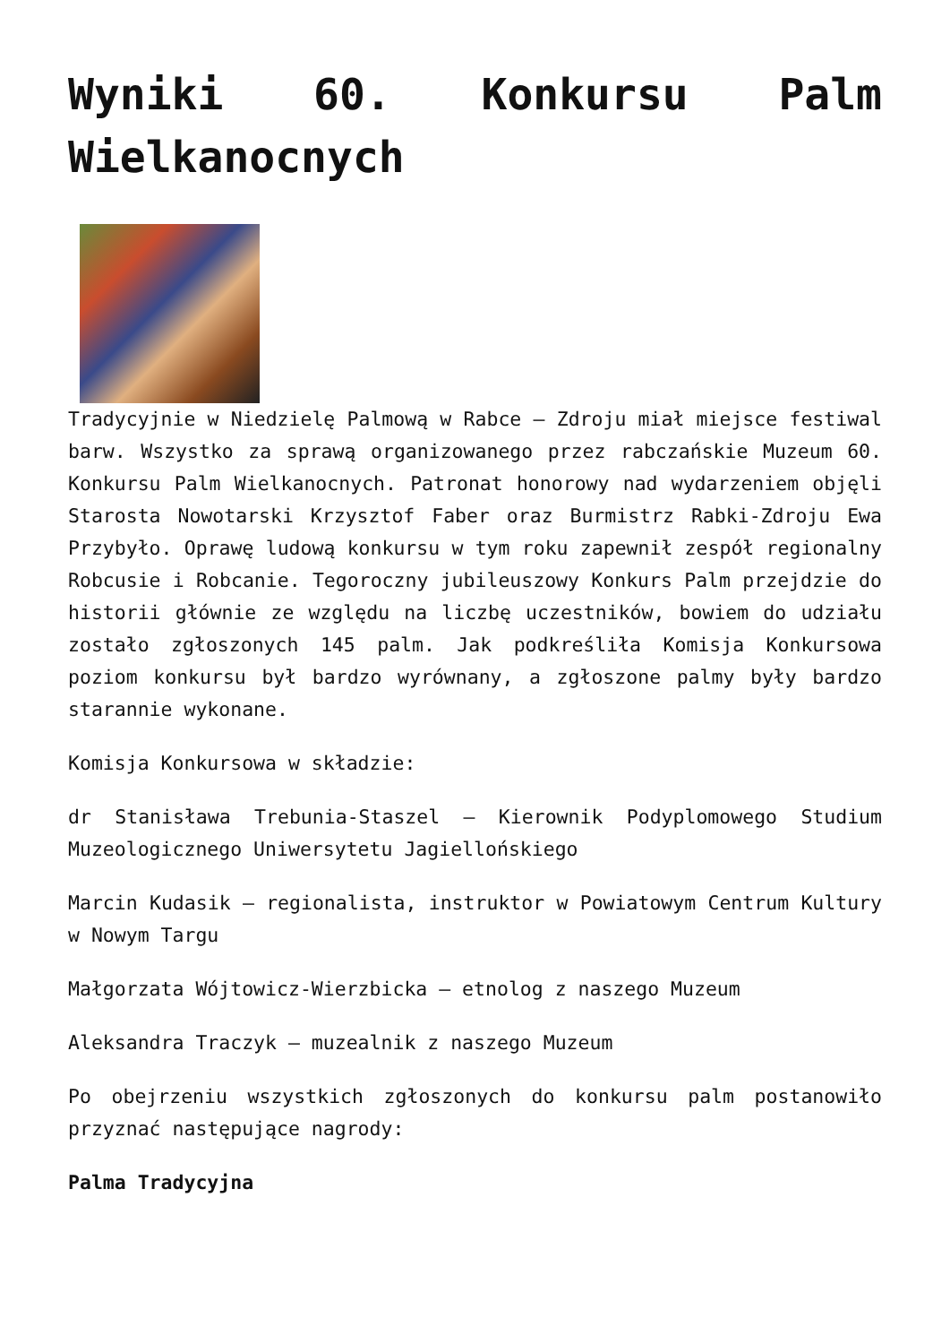Wyniki 60. Konkursu Palm Wielkanocnych
Tradycyjnie w Niedzielę Palmową w Rabce – Zdroju miał miejsce festiwal barw. Wszystko za sprawą organizowanego przez rabczańskie Muzeum 60. Konkursu Palm Wielkanocnych. Patronat honorowy nad wydarzeniem objęli Starosta Nowotarski Krzysztof Faber oraz Burmistrz Rabki-Zdroju Ewa Przybyło. Oprawę ludową konkursu w tym roku zapewnił zespół regionalny Robcusie i Robcanie. Tegoroczny jubileuszowy Konkurs Palm przejdzie do historii głównie ze względu na liczbę uczestników, bowiem do udziału zostało zgłoszonych 145 palm. Jak podkreśliła Komisja Konkursowa poziom konkursu był bardzo wyrównany, a zgłoszone palmy były bardzo starannie wykonane.
Komisja Konkursowa w składzie:
dr Stanisława Trebunia-Staszel – Kierownik Podyplomowego Studium Muzeologicznego Uniwersytetu Jagiellońskiego
Marcin Kudasik – regionalista, instruktor w Powiatowym Centrum Kultury w Nowym Targu
Małgorzata Wójtowicz-Wierzbicka – etnolog z naszego Muzeum
Aleksandra Traczyk – muzealnik z naszego Muzeum
Po obejrzeniu wszystkich zgłoszonych do konkursu palm postanowiło przyznać następujące nagrody:
Palma Tradycyjna